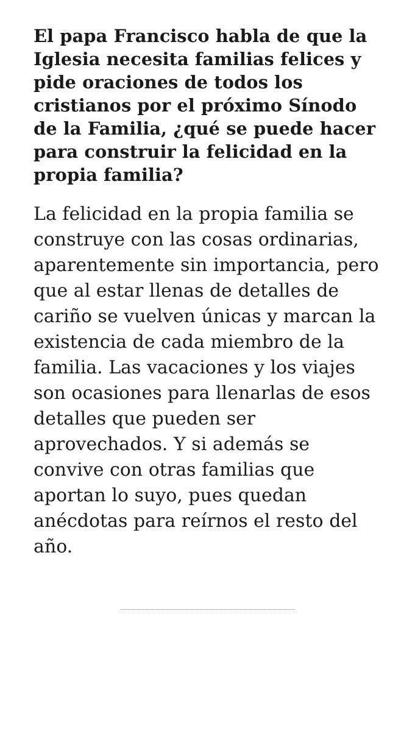El papa Francisco habla de que la Iglesia necesita familias felices y pide oraciones de todos los cristianos por el próximo Sínodo de la Familia, ¿qué se puede hacer para construir la felicidad en la propia familia?
La felicidad en la propia familia se construye con las cosas ordinarias, aparentemente sin importancia, pero que al estar llenas de detalles de cariño se vuelven únicas y marcan la existencia de cada miembro de la familia. Las vacaciones y los viajes son ocasiones para llenarlas de esos detalles que pueden ser aprovechados. Y si además se convive con otras familias que aportan lo suyo, pues quedan anécdotas para reírnos el resto del año.